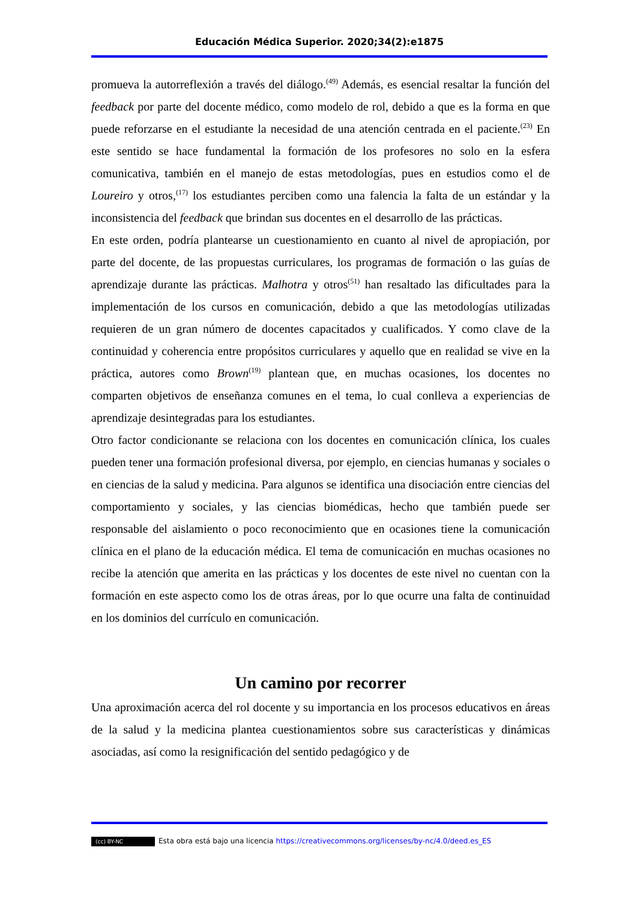Educación Médica Superior. 2020;34(2):e1875
promueva la autorreflexión a través del diálogo.<sup>(49)</sup> Además, es esencial resaltar la función del feedback por parte del docente médico, como modelo de rol, debido a que es la forma en que puede reforzarse en el estudiante la necesidad de una atención centrada en el paciente.<sup>(23)</sup> En este sentido se hace fundamental la formación de los profesores no solo en la esfera comunicativa, también en el manejo de estas metodologías, pues en estudios como el de Loureiro y otros,<sup>(17)</sup> los estudiantes perciben como una falencia la falta de un estándar y la inconsistencia del feedback que brindan sus docentes en el desarrollo de las prácticas.
En este orden, podría plantearse un cuestionamiento en cuanto al nivel de apropiación, por parte del docente, de las propuestas curriculares, los programas de formación o las guías de aprendizaje durante las prácticas. Malhotra y otros<sup>(51)</sup> han resaltado las dificultades para la implementación de los cursos en comunicación, debido a que las metodologías utilizadas requieren de un gran número de docentes capacitados y cualificados. Y como clave de la continuidad y coherencia entre propósitos curriculares y aquello que en realidad se vive en la práctica, autores como Brown<sup>(19)</sup> plantean que, en muchas ocasiones, los docentes no comparten objetivos de enseñanza comunes en el tema, lo cual conlleva a experiencias de aprendizaje desintegradas para los estudiantes.
Otro factor condicionante se relaciona con los docentes en comunicación clínica, los cuales pueden tener una formación profesional diversa, por ejemplo, en ciencias humanas y sociales o en ciencias de la salud y medicina. Para algunos se identifica una disociación entre ciencias del comportamiento y sociales, y las ciencias biomédicas, hecho que también puede ser responsable del aislamiento o poco reconocimiento que en ocasiones tiene la comunicación clínica en el plano de la educación médica. El tema de comunicación en muchas ocasiones no recibe la atención que amerita en las prácticas y los docentes de este nivel no cuentan con la formación en este aspecto como los de otras áreas, por lo que ocurre una falta de continuidad en los dominios del currículo en comunicación.
Un camino por recorrer
Una aproximación acerca del rol docente y su importancia en los procesos educativos en áreas de la salud y la medicina plantea cuestionamientos sobre sus características y dinámicas asociadas, así como la resignificación del sentido pedagógico y de
(cc) BY-NC Esta obra está bajo una licencia https://creativecommons.org/licenses/by-nc/4.0/deed.es_ES